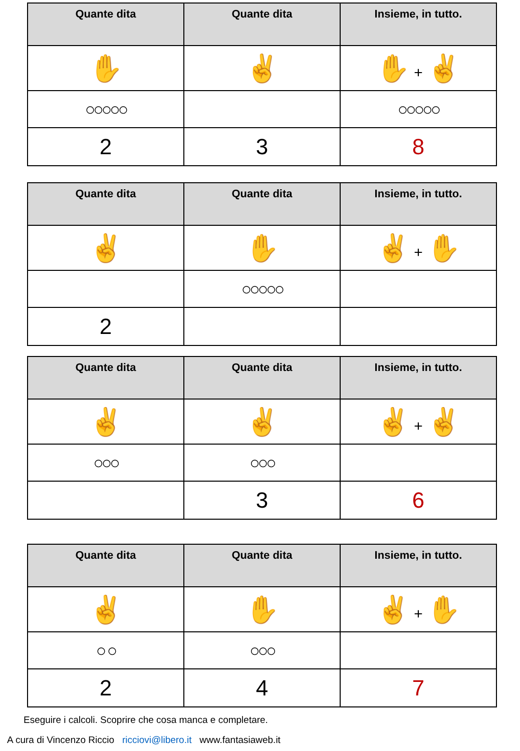| Quante dita | Quante dita | Insieme, in tutto. |
| --- | --- | --- |
| ✋ | ✌ | ✋ + ✌ |
| ○○○○○ | | ○○○○○ |
| 2 | 3 | 8 |
| Quante dita | Quante dita | Insieme, in tutto. |
| --- | --- | --- |
| ✌ | ✋ | ✌ + ✋ |
| | ○○○○○ | |
| 2 | | |
| Quante dita | Quante dita | Insieme, in tutto. |
| --- | --- | --- |
| ✌ | ✌ | ✌ + ✌ |
| ○○○ | ○○○ | |
| | 3 | 6 |
| Quante dita | Quante dita | Insieme, in tutto. |
| --- | --- | --- |
| ✌ | ✋ | ✌ + ✋ |
| ○ ○ | ○○○ | |
| 2 | 4 | 7 |
Eseguire i calcoli. Scoprire che cosa manca e completare.
A cura di Vincenzo Riccio ricciovi@libero.it www.fantasiaweb.it